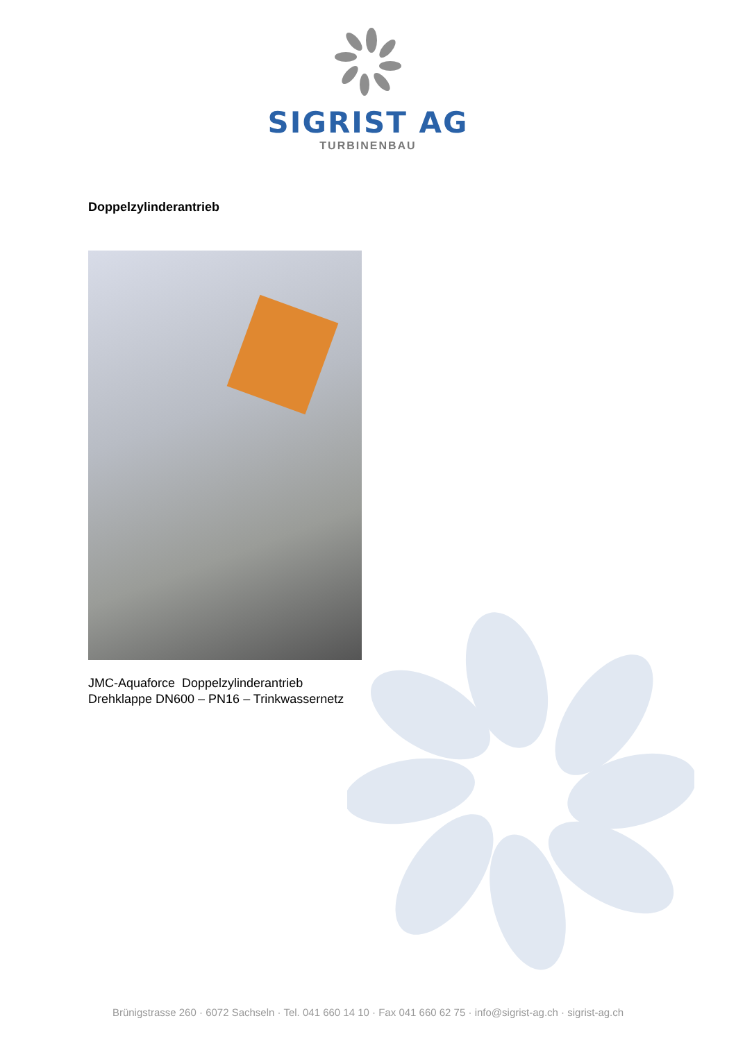SIGRIST AG
TURBINENBAU
Doppelzylinderantrieb
JMC-Aquaforce Doppelzylinderantrieb
Drehklappe DN600 – PN16 – Trinkwassernetz
Brünigstrasse 260 · 6072 Sachseln · Tel. 041 660 14 10 · Fax 041 660 62 75 · info@sigrist-ag.ch · sigrist-ag.ch